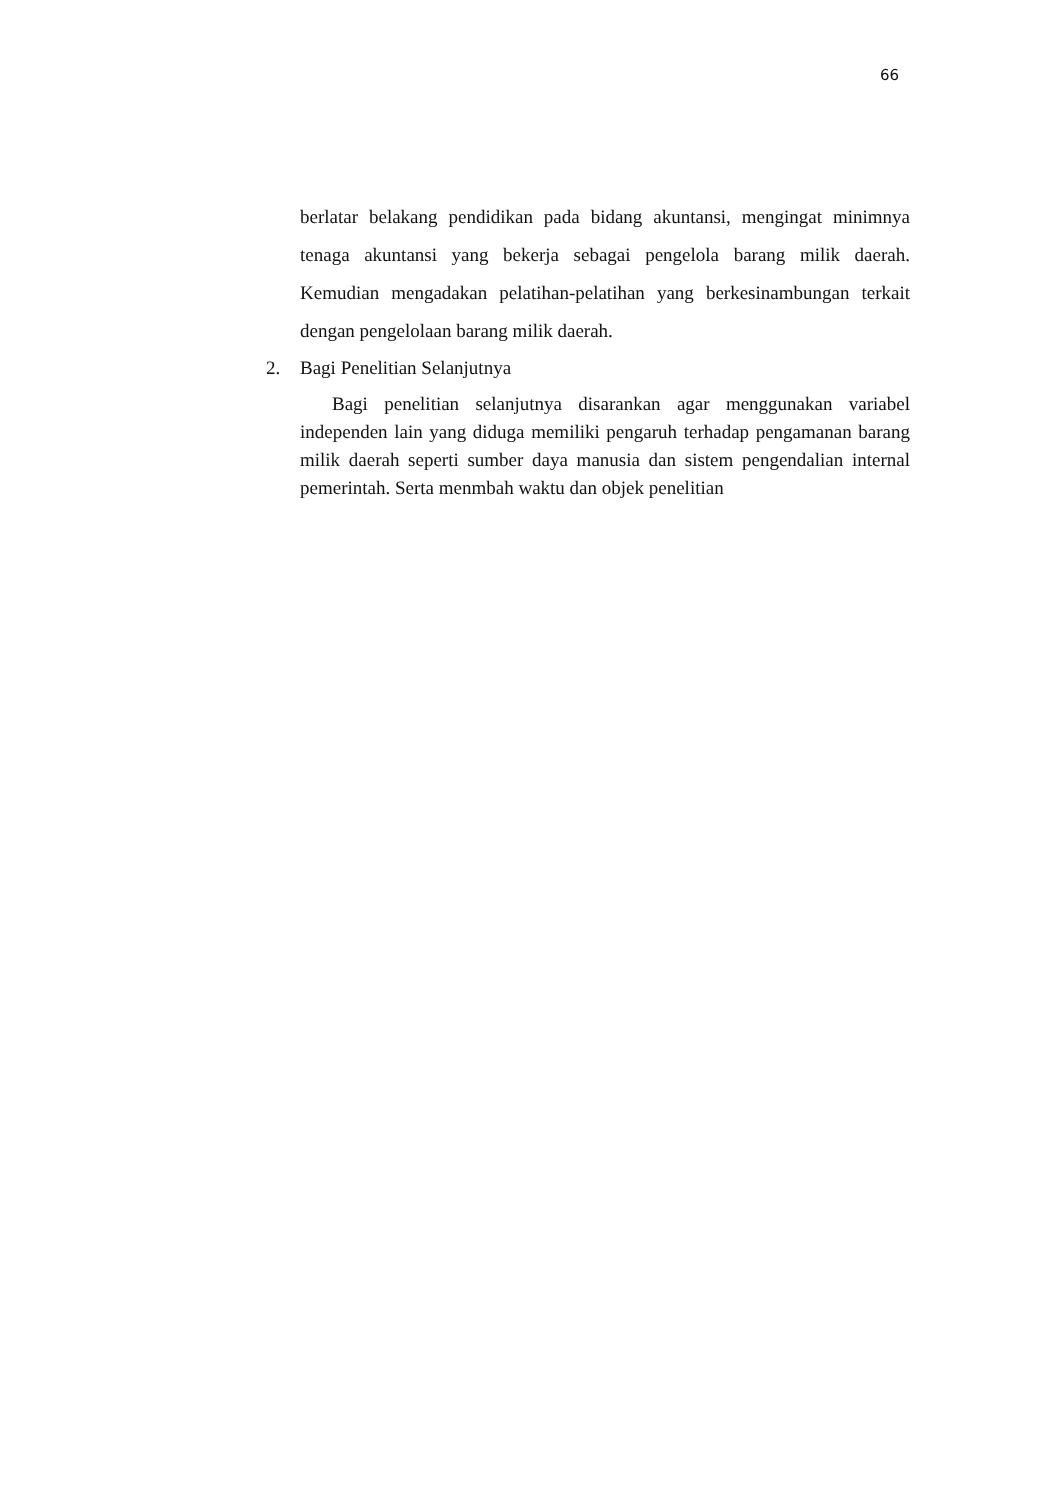66
berlatar belakang pendidikan pada bidang akuntansi, mengingat minimnya tenaga akuntansi yang bekerja sebagai pengelola barang milik daerah. Kemudian mengadakan pelatihan-pelatihan yang berkesinambungan terkait dengan pengelolaan barang milik daerah.
2. Bagi Penelitian Selanjutnya
Bagi penelitian selanjutnya disarankan agar menggunakan variabel independen lain yang diduga memiliki pengaruh terhadap pengamanan barang milik daerah seperti sumber daya manusia dan sistem pengendalian internal pemerintah. Serta menmbah waktu dan objek penelitian